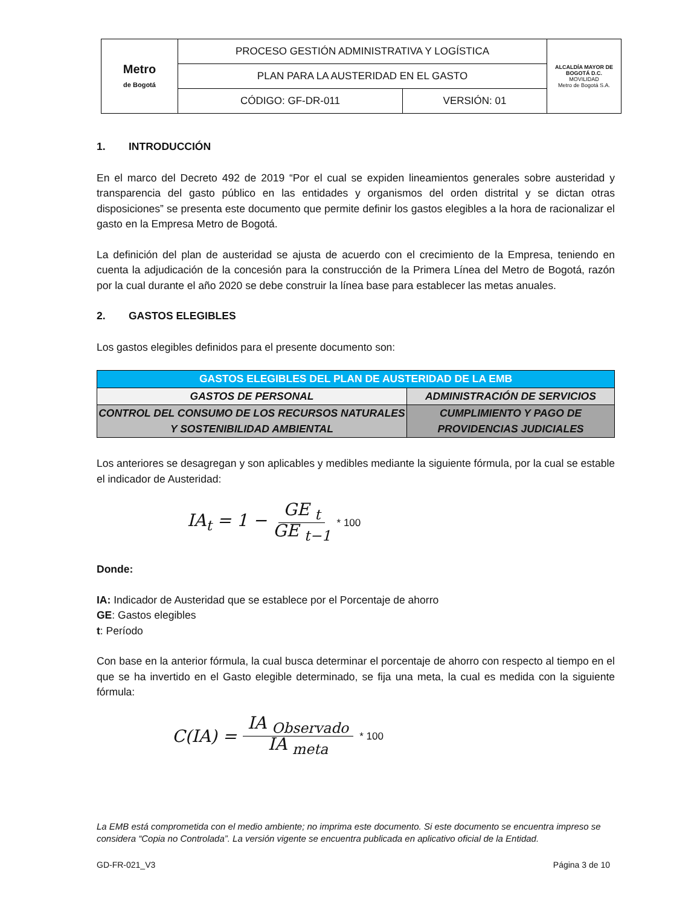| Metro de Bogotá | PROCESO GESTIÓN ADMINISTRATIVA Y LOGÍSTICA | | ALCALDÍA MAYOR DE BOGOTÁ D.C. MOVILIDAD Metro de Bogotá S.A. |
| | PLAN PARA LA AUSTERIDAD EN EL GASTO | | |
| | CÓDIGO: GF-DR-011 | VERSIÓN: 01 | |
1. INTRODUCCIÓN
En el marco del Decreto 492 de 2019 “Por el cual se expiden lineamientos generales sobre austeridad y transparencia del gasto público en las entidades y organismos del orden distrital y se dictan otras disposiciones” se presenta este documento que permite definir los gastos elegibles a la hora de racionalizar el gasto en la Empresa Metro de Bogotá.
La definición del plan de austeridad se ajusta de acuerdo con el crecimiento de la Empresa, teniendo en cuenta la adjudicación de la concesión para la construcción de la Primera Línea del Metro de Bogotá, razón por la cual durante el año 2020 se debe construir la línea base para establecer las metas anuales.
2. GASTOS ELEGIBLES
Los gastos elegibles definidos para el presente documento son:
| GASTOS ELEGIBLES DEL PLAN DE AUSTERIDAD DE LA EMB | |
| --- | --- |
| GASTOS DE PERSONAL | ADMINISTRACIÓN DE SERVICIOS |
| CONTROL DEL CONSUMO DE LOS RECURSOS NATURALES Y SOSTENIBILIDAD AMBIENTAL | CUMPLIMIENTO Y PAGO DE PROVIDENCIAS JUDICIALES |
Los anteriores se desagregan y son aplicables y medibles mediante la siguiente fórmula, por la cual se estable el indicador de Austeridad:
IA<sub>t</sub> = 1 − GE <sub>t</sub> GE <sub>t−1</sub> * 100
Donde:
IA: Indicador de Austeridad que se establece por el Porcentaje de ahorro
GE: Gastos elegibles
t: Período
Con base en la anterior fórmula, la cual busca determinar el porcentaje de ahorro con respecto al tiempo en el que se ha invertido en el Gasto elegible determinado, se fija una meta, la cual es medida con la siguiente fórmula:
C(IA) = IA <sub>Observado</sub> IA <sub>meta</sub> * 100
La EMB está comprometida con el medio ambiente; no imprima este documento. Si este documento se encuentra impreso se considera “Copia no Controlada”. La versión vigente se encuentra publicada en aplicativo oficial de la Entidad.
GD-FR-021_V3 Página 3 de 10